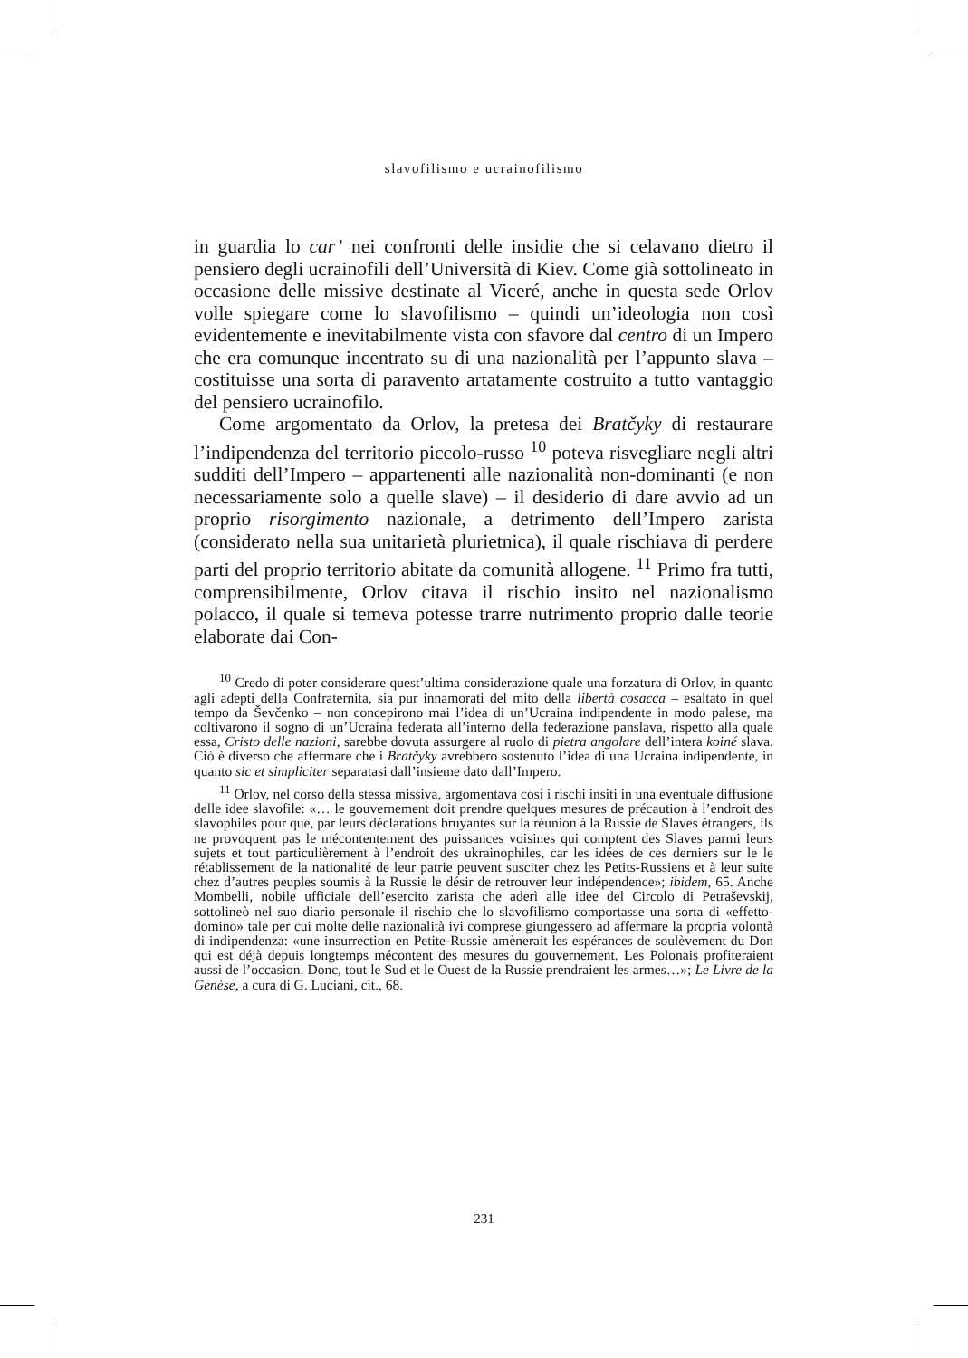slavofilismo e ucrainofilismo
in guardia lo car’ nei confronti delle insidie che si celavano dietro il pensiero degli ucrainofili dell’Università di Kiev. Come già sottolineato in occasione delle missive destinate al Viceré, anche in questa sede Orlov volle spiegare come lo slavofilismo – quindi un’ideologia non così evidentemente e inevitabilmente vista con sfavore dal centro di un Impero che era comunque incentrato su di una nazionalità per l’appunto slava – costituisse una sorta di paravento artatamente costruito a tutto vantaggio del pensiero ucrainofilo.
Come argomentato da Orlov, la pretesa dei Bratčyky di restaurare l’indipendenza del territorio piccolo-russo <sup>10</sup> poteva risvegliare negli altri sudditi dell’Impero – appartenenti alle nazionalità non-dominanti (e non necessariamente solo a quelle slave) – il desiderio di dare avvio ad un proprio risorgimento nazionale, a detrimento dell’Impero zarista (considerato nella sua unitarietà plurietnica), il quale rischiava di perdere parti del proprio territorio abitate da comunità allogene. <sup>11</sup> Primo fra tutti, comprensibilmente, Orlov citava il rischio insito nel nazionalismo polacco, il quale si temeva potesse trarre nutrimento proprio dalle teorie elaborate dai Con-
<sup>10</sup> Credo di poter considerare quest’ultima considerazione quale una forzatura di Orlov, in quanto agli adepti della Confraternita, sia pur innamorati del mito della libertà cosacca – esaltato in quel tempo da Ševčenko – non concepirono mai l’idea di un’Ucraina indipendente in modo palese, ma coltivarono il sogno di un’Ucraina federata all’interno della federazione panslava, rispetto alla quale essa, Cristo delle nazioni, sarebbe dovuta assurgere al ruolo di pietra angolare dell’intera koiné slava. Ciò è diverso che affermare che i Bratčyky avrebbero sostenuto l’idea di una Ucraina indipendente, in quanto sic et simpliciter separatasi dall’insieme dato dall’Impero.
<sup>11</sup> Orlov, nel corso della stessa missiva, argomentava così i rischi insiti in una eventuale diffusione delle idee slavofile: «… le gouvernement doit prendre quelques mesures de précaution à l’endroit des slavophiles pour que, par leurs déclarations bruyantes sur la réunion à la Russie de Slaves étrangers, ils ne provoquent pas le mécontentement des puissances voisines qui comptent des Slaves parmi leurs sujets et tout particulièrement à l’endroit des ukrainophiles, car les idées de ces derniers sur le le rétablissement de la nationalité de leur patrie peuvent susciter chez les Petits-Russiens et à leur suite chez d’autres peuples soumis à la Russie le désir de retrouver leur indépendence»; ibidem, 65. Anche Mombelli, nobile ufficiale dell’esercito zarista che aderì alle idee del Circolo di Petraševskij, sottolineò nel suo diario personale il rischio che lo slavofilismo comportasse una sorta di «effetto-domino» tale per cui molte delle nazionalità ivi comprese giungessero ad affermare la propria volontà di indipendenza: «une insurrection en Petite-Russie amènerait les espérances de soulèvement du Don qui est déjà depuis longtemps mécontent des mesures du gouvernement. Les Polonais profiteraient aussi de l’occasion. Donc, tout le Sud et le Ouest de la Russie prendraient les armes…»; Le Livre de la Genèse, a cura di G. Luciani, cit., 68.
231